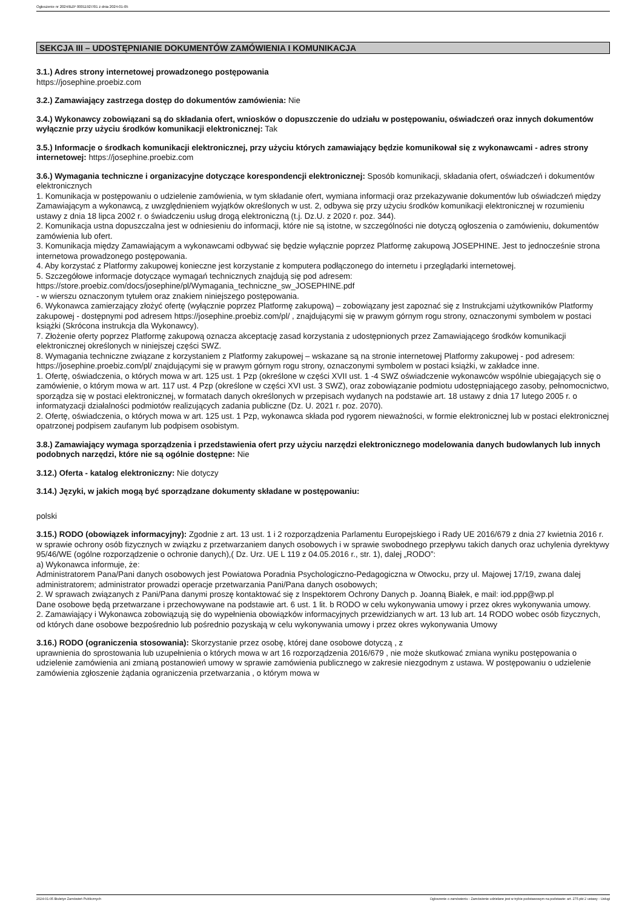Ogłoszenie nr 2024/BZP 00011927/01 z dnia 2024-01-05
SEKCJA III – UDOSTĘPNIANIE DOKUMENTÓW ZAMÓWIENIA I KOMUNIKACJA
3.1.) Adres strony internetowej prowadzonego postępowania
https://josephine.proebiz.com
3.2.) Zamawiający zastrzega dostęp do dokumentów zamówienia: Nie
3.4.) Wykonawcy zobowiązani są do składania ofert, wniosków o dopuszczenie do udziału w postępowaniu, oświadczeń oraz innych dokumentów wyłącznie przy użyciu środków komunikacji elektronicznej: Tak
3.5.) Informacje o środkach komunikacji elektronicznej, przy użyciu których zamawiający będzie komunikował się z wykonawcami - adres strony internetowej: https://josephine.proebiz.com
3.6.) Wymagania techniczne i organizacyjne dotyczące korespondencji elektronicznej: Sposób komunikacji, składania ofert, oświadczeń i dokumentów elektronicznych
1. Komunikacja w postępowaniu o udzielenie zamówienia, w tym składanie ofert, wymiana informacji oraz przekazywanie dokumentów lub oświadczeń między Zamawiającym a wykonawcą, z uwzględnieniem wyjątków określonych w ust. 2, odbywa się przy użyciu środków komunikacji elektronicznej w rozumieniu ustawy z dnia 18 lipca 2002 r. o świadczeniu usług drogą elektroniczną (t.j. Dz.U. z 2020 r. poz. 344).
2. Komunikacja ustna dopuszczalna jest w odniesieniu do informacji, które nie są istotne, w szczególności nie dotyczą ogłoszenia o zamówieniu, dokumentów zamówienia lub ofert.
3. Komunikacja między Zamawiającym a wykonawcami odbywać się będzie wyłącznie poprzez Platformę zakupową JOSEPHINE. Jest to jednocześnie strona internetowa prowadzonego postępowania.
4. Aby korzystać z Platformy zakupowej konieczne jest korzystanie z komputera podłączonego do internetu i przeglądarki internetowej.
5. Szczegółowe informacje dotyczące wymagań technicznych znajdują się pod adresem:
https://store.proebiz.com/docs/josephine/pl/Wymagania_techniczne_sw_JOSEPHINE.pdf
- w wierszu oznaczonym tytułem oraz znakiem niniejszego postępowania.
6. Wykonawca zamierzający złożyć ofertę (wyłącznie poprzez Platformę zakupową) – zobowiązany jest zapoznać się z Instrukcjami użytkowników Platformy zakupowej - dostępnymi pod adresem https://josephine.proebiz.com/pl/ , znajdującymi się w prawym górnym rogu strony, oznaczonymi symbolem w postaci książki (Skrócona instrukcja dla Wykonawcy).
7. Złożenie oferty poprzez Platformę zakupową oznacza akceptację zasad korzystania z udostępnionych przez Zamawiającego środków komunikacji elektronicznej określonych w niniejszej części SWZ.
8. Wymagania techniczne związane z korzystaniem z Platformy zakupowej – wskazane są na stronie internetowej Platformy zakupowej - pod adresem: https://josephine.proebiz.com/pl/ znajdującymi się w prawym górnym rogu strony, oznaczonymi symbolem w postaci książki, w zakładce inne.
1. Ofertę, oświadczenia, o których mowa w art. 125 ust. 1 Pzp (określone w części XVII ust. 1 -4 SWZ oświadczenie wykonawców wspólnie ubiegających się o zamówienie, o którym mowa w art. 117 ust. 4 Pzp (określone w części XVI ust. 3 SWZ), oraz zobowiązanie podmiotu udostępniającego zasoby, pełnomocnictwo, sporządza się w postaci elektronicznej, w formatach danych określonych w przepisach wydanych na podstawie art. 18 ustawy z dnia 17 lutego 2005 r. o informatyzacji działalności podmiotów realizujących zadania publiczne (Dz. U. 2021 r. poz. 2070).
2. Ofertę, oświadczenia, o których mowa w art. 125 ust. 1 Pzp, wykonawca składa pod rygorem nieważności, w formie elektronicznej lub w postaci elektronicznej opatrzonej podpisem zaufanym lub podpisem osobistym.
3.8.) Zamawiający wymaga sporządzenia i przedstawienia ofert przy użyciu narzędzi elektronicznego modelowania danych budowlanych lub innych podobnych narzędzi, które nie są ogólnie dostępne: Nie
3.12.) Oferta - katalog elektroniczny: Nie dotyczy
3.14.) Języki, w jakich mogą być sporządzane dokumenty składane w postępowaniu:
polski
3.15.) RODO (obowiązek informacyjny): Zgodnie z art. 13 ust. 1 i 2 rozporządzenia Parlamentu Europejskiego i Rady UE 2016/679 z dnia 27 kwietnia 2016 r. w sprawie ochrony osób fizycznych w związku z przetwarzaniem danych osobowych i w sprawie swobodnego przepływu takich danych oraz uchylenia dyrektywy 95/46/WE (ogólne rozporządzenie o ochronie danych),( Dz. Urz. UE L 119 z 04.05.2016 r., str. 1), dalej „RODO”:
a) Wykonawca informuje, że:
Administratorem Pana/Pani danych osobowych jest Powiatowa Poradnia Psychologiczno-Pedagogiczna w Otwocku, przy ul. Majowej 17/19, zwana dalej administratorem; administrator prowadzi operacje przetwarzania Pani/Pana danych osobowych;
2. W sprawach związanych z Pani/Pana danymi proszę kontaktować się z Inspektorem Ochrony Danych p. Joanną Białek, e mail: iod.ppp@wp.pl
Dane osobowe będą przetwarzane i przechowywane na podstawie art. 6 ust. 1 lit. b RODO w celu wykonywania umowy i przez okres wykonywania umowy.
2. Zamawiający i Wykonawca zobowiązują się do wypełnienia obowiązków informacyjnych przewidzianych w art. 13 lub art. 14 RODO wobec osób fizycznych, od których dane osobowe bezpośrednio lub pośrednio pozyskają w celu wykonywania umowy i przez okres wykonywania Umowy
3.16.) RODO (ograniczenia stosowania): Skorzystanie przez osobę, której dane osobowe dotyczą , z
uprawnienia do sprostowania lub uzupełnienia o których mowa w art 16 rozporządzenia 2016/679 , nie może skutkować zmiana wyniku postępowania o udzielenie zamówienia ani zmianą postanowień umowy w sprawie zamówienia publicznego w zakresie niezgodnym z ustawa. W postępowaniu o udzielenie zamówienia zgłoszenie żądania ograniczenia przetwarzania , o którym mowa w
2024-01-05 Biuletyn Zamówień Publicznych Ogłoszenie o zamówieniu - Zamówienie udzielane jest w trybie podstawowym na podstawie: art. 275 pkt 2 ustawy - Usługi